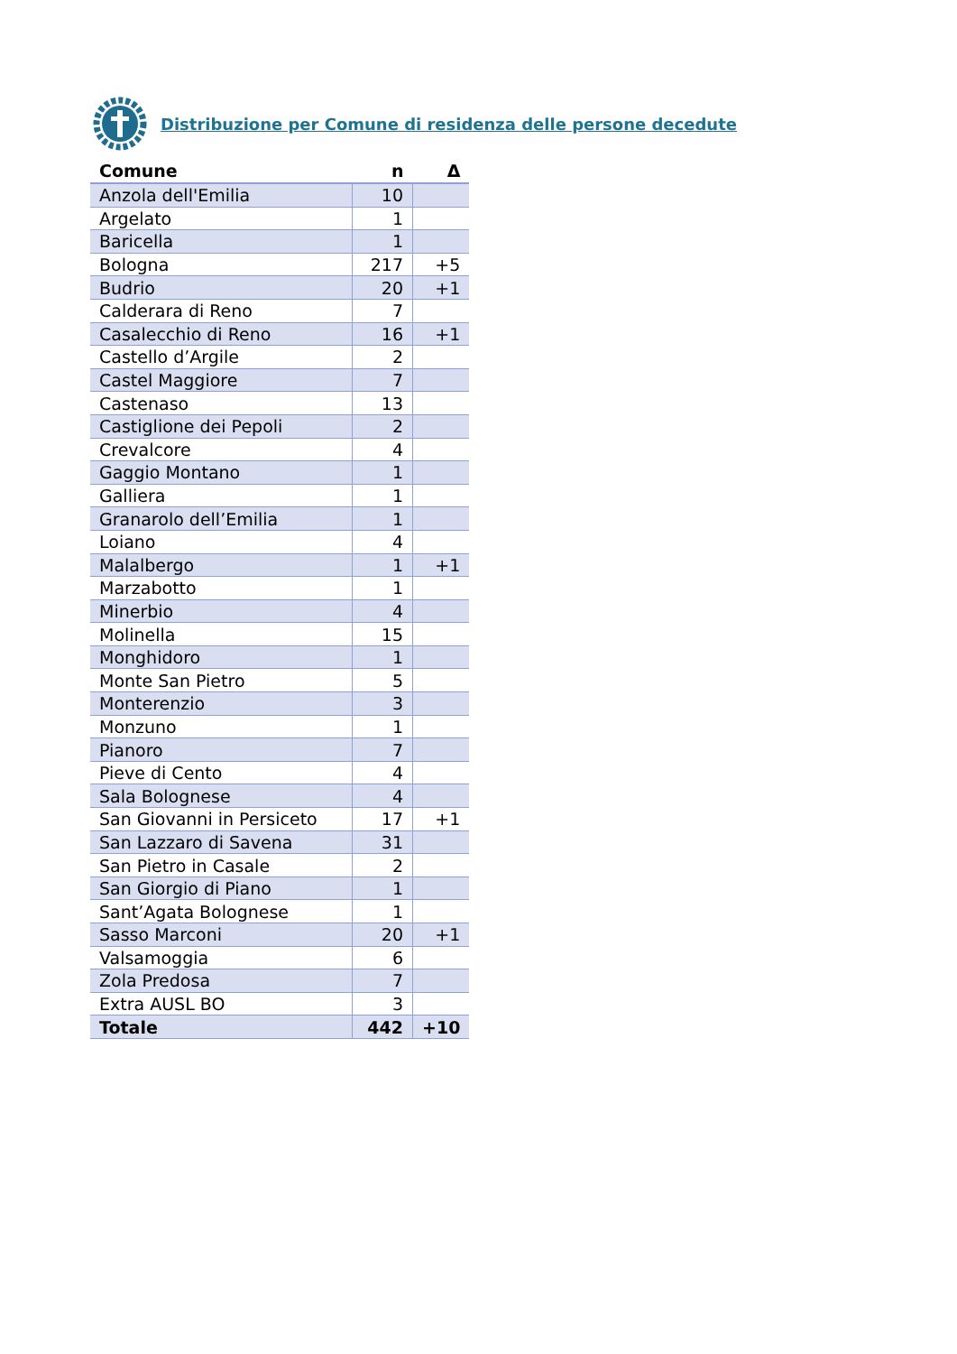Distribuzione per Comune di residenza delle persone decedute
| Comune | n | Δ |
| --- | --- | --- |
| Anzola dell'Emilia | 10 | |
| Argelato | 1 | |
| Baricella | 1 | |
| Bologna | 217 | +5 |
| Budrio | 20 | +1 |
| Calderara di Reno | 7 | |
| Casalecchio di Reno | 16 | +1 |
| Castello d’Argile | 2 | |
| Castel Maggiore | 7 | |
| Castenaso | 13 | |
| Castiglione dei Pepoli | 2 | |
| Crevalcore | 4 | |
| Gaggio Montano | 1 | |
| Galliera | 1 | |
| Granarolo dell’Emilia | 1 | |
| Loiano | 4 | |
| Malalbergo | 1 | +1 |
| Marzabotto | 1 | |
| Minerbio | 4 | |
| Molinella | 15 | |
| Monghidoro | 1 | |
| Monte San Pietro | 5 | |
| Monterenzio | 3 | |
| Monzuno | 1 | |
| Pianoro | 7 | |
| Pieve di Cento | 4 | |
| Sala Bolognese | 4 | |
| San Giovanni in Persiceto | 17 | +1 |
| San Lazzaro di Savena | 31 | |
| San Pietro in Casale | 2 | |
| San Giorgio di Piano | 1 | |
| Sant’Agata Bolognese | 1 | |
| Sasso Marconi | 20 | +1 |
| Valsamoggia | 6 | |
| Zola Predosa | 7 | |
| Extra AUSL BO | 3 | |
| Totale | 442 | +10 |